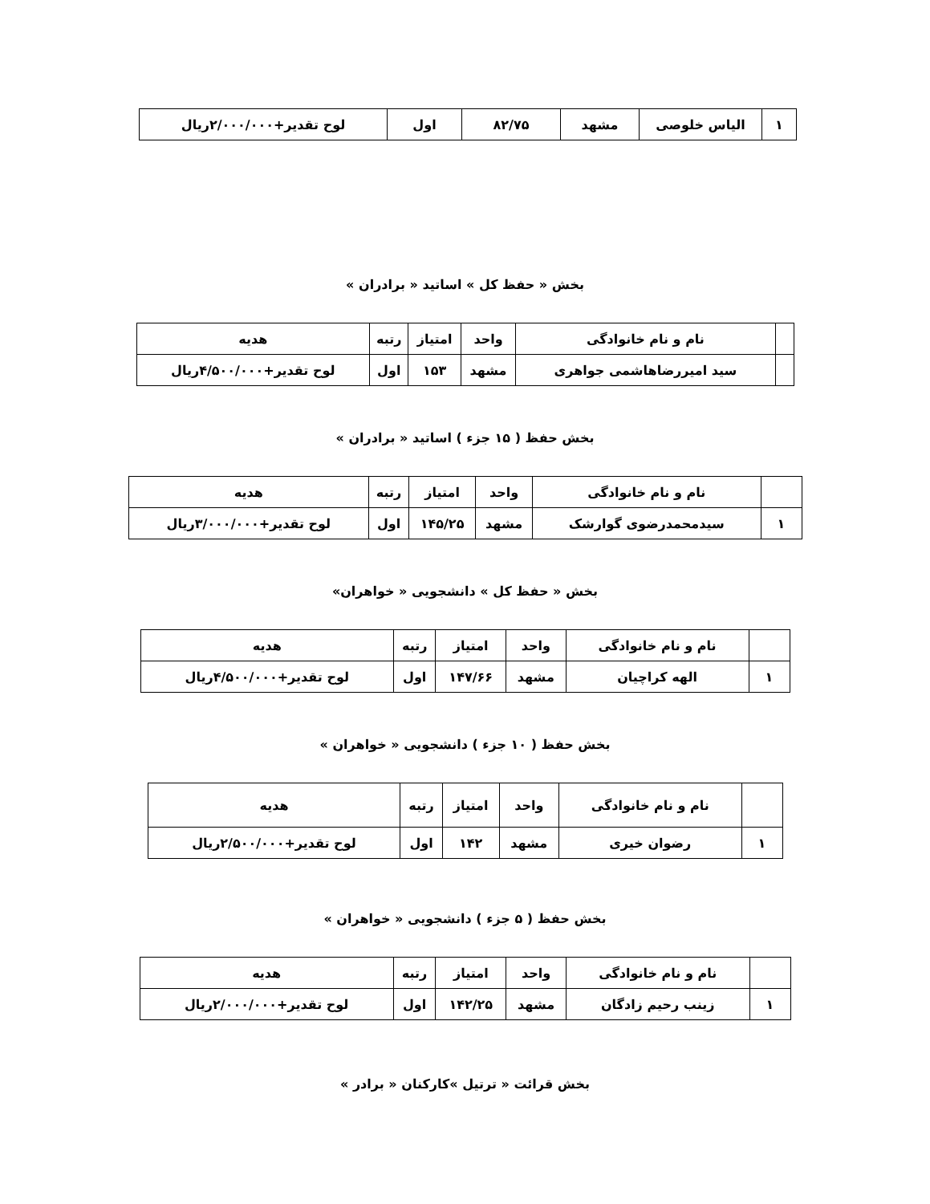| ۱ | الیاس خلوصی | مشهد | ۸۲/۷۵ | اول | لوح تقدیر+۲/۰۰۰/۰۰۰ریال |
بخش « حفظ کل » اساتید « برادران »
| | نام و نام خانوادگی | واحد | امتیاز | رتبه | هدیه |
| | سید امیررضاهاشمی جواهری | مشهد | ۱۵۳ | اول | لوح تقدیر+۴/۵۰۰/۰۰۰ریال |
بخش حفظ ( ۱۵ جزء ) اساتید « برادران »
| | نام و نام خانوادگی | واحد | امتیاز | رتبه | هدیه |
| ۱ | سیدمحمدرضوی گوارشک | مشهد | ۱۴۵/۲۵ | اول | لوح تقدیر+۳/۰۰۰/۰۰۰ریال |
بخش « حفظ کل » دانشجویی « خواهران»
| | نام و نام خانوادگی | واحد | امتیاز | رتبه | هدیه |
| ۱ | الهه کراچیان | مشهد | ۱۴۷/۶۶ | اول | لوح تقدیر+۴/۵۰۰/۰۰۰ریال |
بخش حفظ ( ۱۰ جزء ) دانشجویی « خواهران »
| | نام و نام خانوادگی | واحد | امتیاز | رتبه | هدیه |
| ۱ | رضوان خیری | مشهد | ۱۴۲ | اول | لوح تقدیر+۲/۵۰۰/۰۰۰ریال |
بخش حفظ ( ۵ جزء ) دانشجویی « خواهران »
| | نام و نام خانوادگی | واحد | امتیاز | رتبه | هدیه |
| ۱ | زینب رحیم زادگان | مشهد | ۱۴۲/۲۵ | اول | لوح تقدیر+۲/۰۰۰/۰۰۰ریال |
بخش قرائت « ترتیل »کارکنان « برادر »